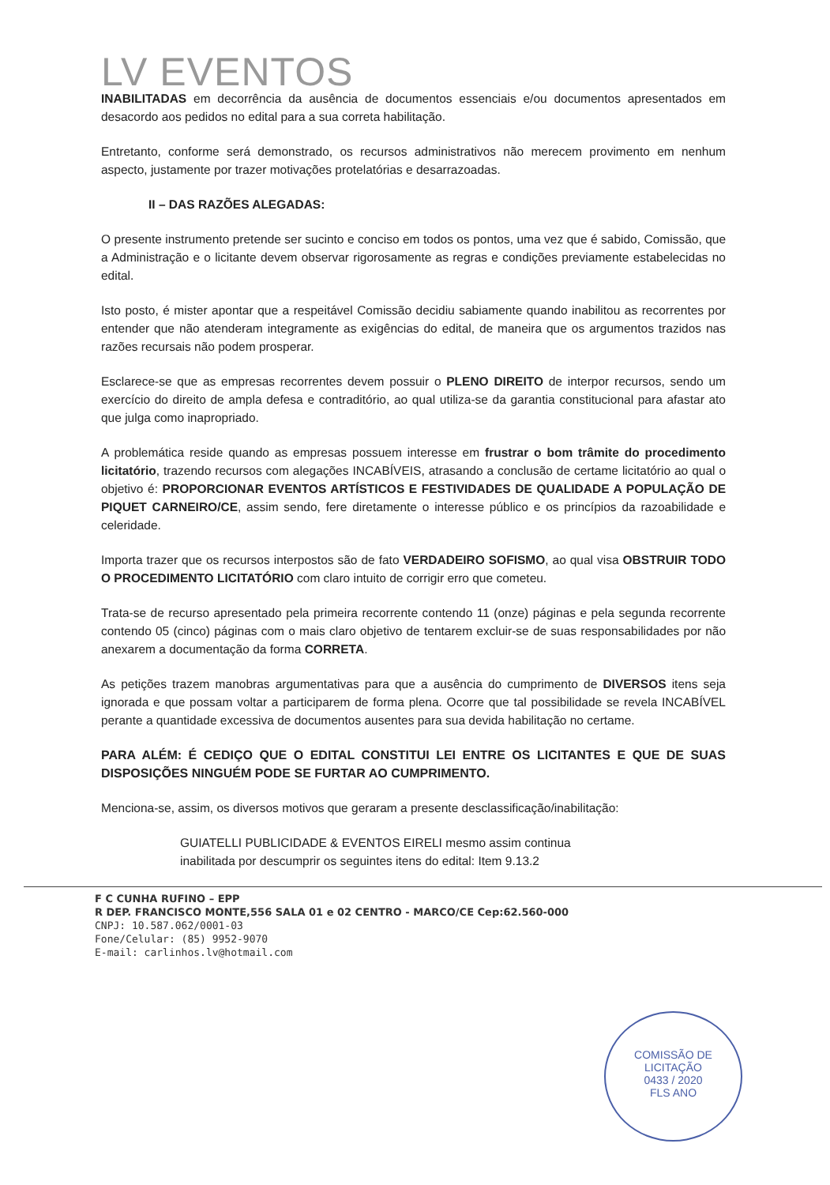LV EVENTOS
INABILITADAS em decorrência da ausência de documentos essenciais e/ou documentos apresentados em desacordo aos pedidos no edital para a sua correta habilitação.
Entretanto, conforme será demonstrado, os recursos administrativos não merecem provimento em nenhum aspecto, justamente por trazer motivações protelatórias e desarrazoadas.
II – DAS RAZÕES ALEGADAS:
O presente instrumento pretende ser sucinto e conciso em todos os pontos, uma vez que é sabido, Comissão, que a Administração e o licitante devem observar rigorosamente as regras e condições previamente estabelecidas no edital.
Isto posto, é mister apontar que a respeitável Comissão decidiu sabiamente quando inabilitou as recorrentes por entender que não atenderam integramente as exigências do edital, de maneira que os argumentos trazidos nas razões recursais não podem prosperar.
Esclarece-se que as empresas recorrentes devem possuir o PLENO DIREITO de interpor recursos, sendo um exercício do direito de ampla defesa e contraditório, ao qual utiliza-se da garantia constitucional para afastar ato que julga como inapropriado.
A problemática reside quando as empresas possuem interesse em frustrar o bom trâmite do procedimento licitatório, trazendo recursos com alegações INCABÍVEIS, atrasando a conclusão de certame licitatório ao qual o objetivo é: PROPORCIONAR EVENTOS ARTÍSTICOS E FESTIVIDADES DE QUALIDADE A POPULAÇÃO DE PIQUET CARNEIRO/CE, assim sendo, fere diretamente o interesse público e os princípios da razoabilidade e celeridade.
Importa trazer que os recursos interpostos são de fato VERDADEIRO SOFISMO, ao qual visa OBSTRUIR TODO O PROCEDIMENTO LICITATÓRIO com claro intuito de corrigir erro que cometeu.
Trata-se de recurso apresentado pela primeira recorrente contendo 11 (onze) páginas e pela segunda recorrente contendo 05 (cinco) páginas com o mais claro objetivo de tentarem excluir-se de suas responsabilidades por não anexarem a documentação da forma CORRETA.
As petições trazem manobras argumentativas para que a ausência do cumprimento de DIVERSOS itens seja ignorada e que possam voltar a participarem de forma plena. Ocorre que tal possibilidade se revela INCABÍVEL perante a quantidade excessiva de documentos ausentes para sua devida habilitação no certame.
PARA ALÉM: É CEDIÇO QUE O EDITAL CONSTITUI LEI ENTRE OS LICITANTES E QUE DE SUAS DISPOSIÇÕES NINGUÉM PODE SE FURTAR AO CUMPRIMENTO.
Menciona-se, assim, os diversos motivos que geraram a presente desclassificação/inabilitação:
GUIATELLI PUBLICIDADE & EVENTOS EIRELI mesmo assim continua inabilitada por descumprir os seguintes itens do edital: Item 9.13.2
F C CUNHA RUFINO – EPP
R DEP. FRANCISCO MONTE,556 SALA 01 e 02 CENTRO - MARCO/CE Cep:62.560-000
CNPJ: 10.587.062/0001-03
Fone/Celular: (85) 9952-9070
E-mail: carlinhos.lv@hotmail.com
COMISSÃO DE LICITAÇÃO
0433 / 2020
FLS ANO